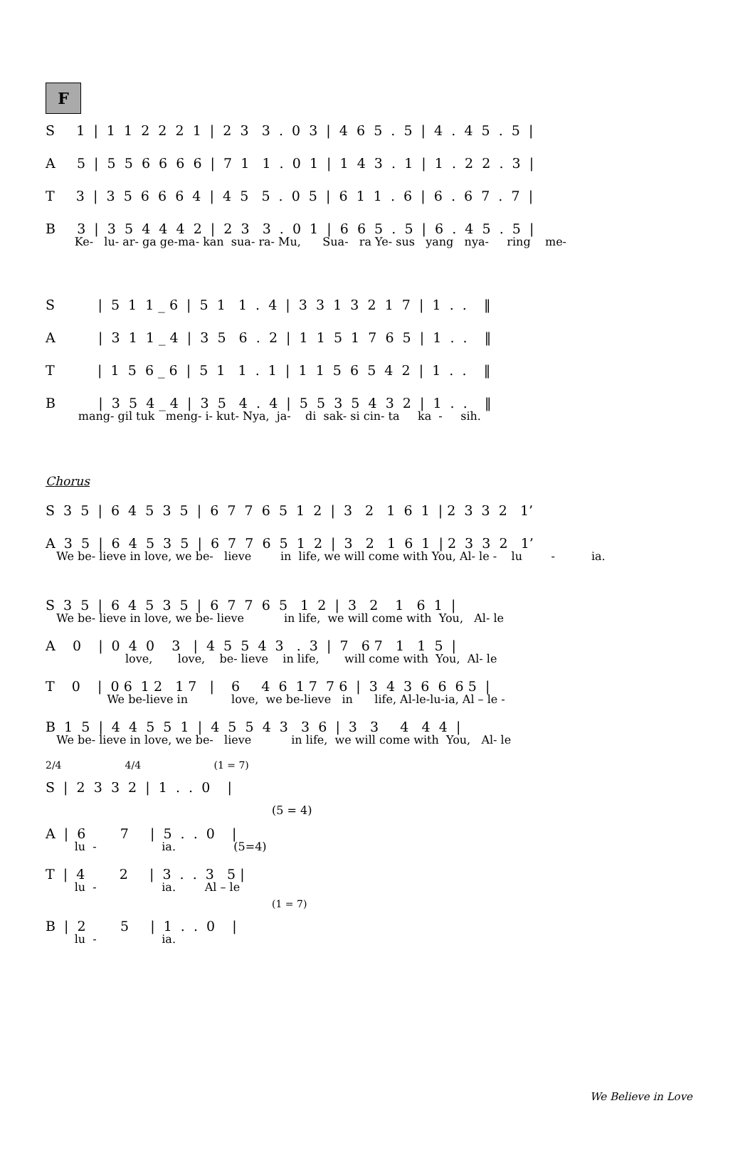F
S 1 | 1 1 2 2 2 1 | 2 3 3 . 0 3 | 4 6 5 . 5 | 4 . 4 5 . 5 |
A 5 | 5 5 6 6 6 6 | 7 1 1 . 0 1 | 1 4 3 . 1 | 1 . 2 2 . 3 |
T 3 | 3 5 6 6 6 4 | 4 5 5 . 0 5 | 6 1 1 . 6 | 6 . 6 7 . 7 |
B 3 | 3 5 4 4 4 2 | 2 3 3 . 0 1 | 6 6 5 . 5 | 6 . 4 5 . 5 |
Ke- lu- ar- ga ge-ma- kan sua- ra- Mu, Sua- ra Ye- sus yang nya- ring me-
S | 5 1 1 _ 6 | 5 1 1 . 4 | 3 3 1 3 2 1 7 | 1 . . ‖
A | 3 1 1 _ 4 | 3 5 6 . 2 | 1 1 5 1 7 6 5 | 1 . . ‖
T | 1 5 6 _ 6 | 5 1 1 . 1 | 1 1 5 6 5 4 2 | 1 . . ‖
B | 3 5 4 _ 4 | 3 5 4 . 4 | 5 5 3 5 4 3 2 | 1 . . ‖
mang- gil tuk meng- i- kut- Nya, ja- di sak- si cin- ta ka - sih.
Chorus
S 3 5 | 6 4 5 3 5 | 6 7 7 6 5 1 2 | 3 2 1 6 1 | 2 3 3 2 1’
A 3 5 | 6 4 5 3 5 | 6 7 7 6 5 1 2 | 3 2 1 6 1 | 2 3 3 2 1’
We be- lieve in love, we be- lieve in life, we will come with You, Al- le - lu - ia.
S 3 5 | 6 4 5 3 5 | 6 7 7 6 5 1 2 | 3 2 1 6 1 |
We be- lieve in love, we be- lieve in life, we will come with You, Al- le
A 0 | 0 4 0 3 | 4 5 5 4 3 . 3 | 7 6 7 1 1 5 |
love, love, be- lieve in life, will come with You, Al- le
T 0 | 0 6 1 2 1 7 | 6 4 6 1 7 7 6 | 3 4 3 6 6 6 5 |
We be-lieve in love, we be-lieve in life, Al-le-lu-ia, Al – le -
B 1 5 | 4 4 5 5 1 | 4 5 5 4 3 3 6 | 3 3 4 4 4 |
We be- lieve in love, we be- lieve in life, we will come with You, Al- le
2/4 4/4 (1 = 7)
S | 2 3 3 2 | 1 . . 0 |
(5 = 4)
A | 6 7 | 5 . . 0 |
lu - ia. (5=4)
T | 4 2 | 3 . . 3 5 |
lu - ia. Al – le
(1 = 7)
B | 2 5 | 1 . . 0 |
lu - ia.
We Believe in Love